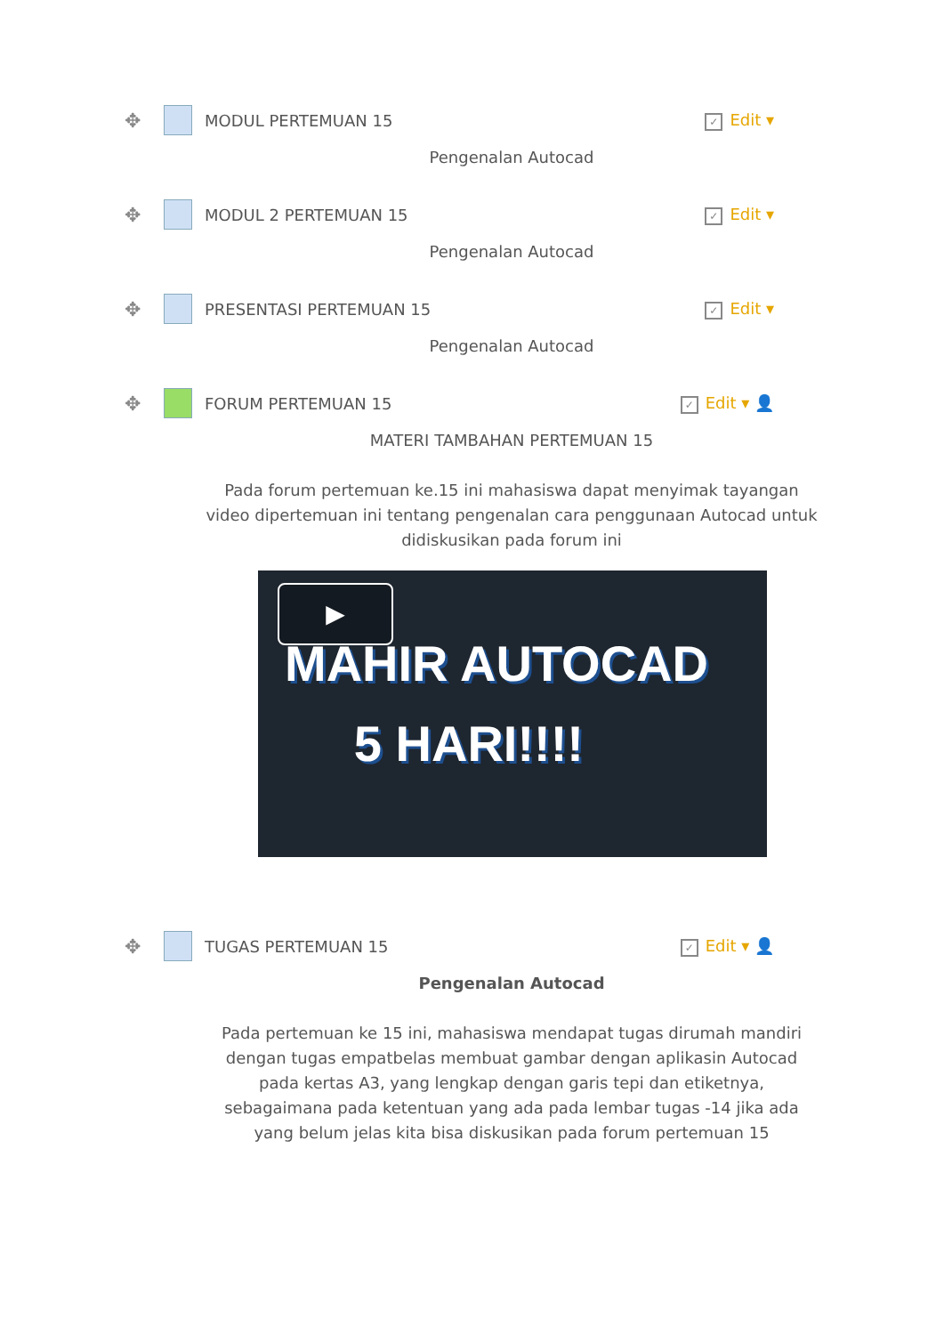✥ MODUL PERTEMUAN 15 ✓ Edit ▾
Pengenalan Autocad
✥ MODUL 2 PERTEMUAN 15 ✓ Edit ▾
Pengenalan Autocad
✥ PRESENTASI PERTEMUAN 15 ✓ Edit ▾
Pengenalan Autocad
✥ FORUM PERTEMUAN 15 ✓ Edit ▾ 👤
MATERI TAMBAHAN PERTEMUAN 15
Pada forum pertemuan ke.15 ini mahasiswa dapat menyimak tayangan video dipertemuan ini tentang pengenalan cara penggunaan Autocad untuk didiskusikan pada forum ini
▶
MAHIR AUTOCAD
5 HARI!!!!
✥ TUGAS PERTEMUAN 15 ✓ Edit ▾ 👤
Pengenalan Autocad
Pada pertemuan ke 15 ini, mahasiswa mendapat tugas dirumah mandiri dengan tugas empatbelas membuat gambar dengan aplikasin Autocad pada kertas A3, yang lengkap dengan garis tepi dan etiketnya, sebagaimana pada ketentuan yang ada pada lembar tugas -14 jika ada yang belum jelas kita bisa diskusikan pada forum pertemuan 15